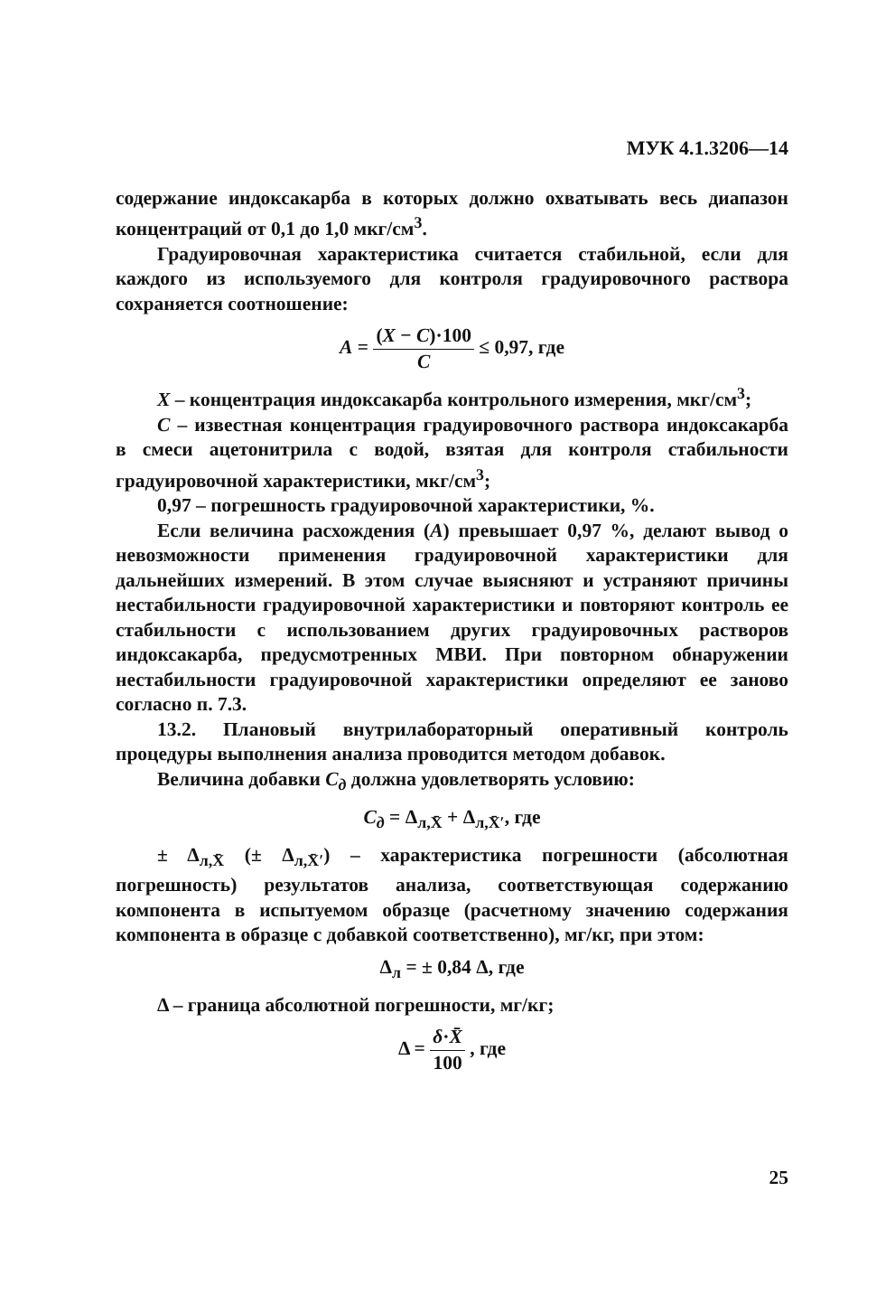МУК 4.1.3206—14
содержание индоксакарба в которых должно охватывать весь диапазон концентраций от 0,1 до 1,0 мкг/см<sup>3</sup>.
Градуировочная характеристика считается стабильной, если для каждого из используемого для контроля градуировочного раствора сохраняется соотношение:
A = (X − C)·100 C ≤ 0,97, где
X – концентрация индоксакарба контрольного измерения, мкг/см<sup>3</sup>;
C – известная концентрация градуировочного раствора индоксакарба в смеси ацетонитрила с водой, взятая для контроля стабильности градуировочной характеристики, мкг/см<sup>3</sup>;
0,97 – погрешность градуировочной характеристики, %.
Если величина расхождения (A) превышает 0,97 %, делают вывод о невозможности применения градуировочной характеристики для дальнейших измерений. В этом случае выясняют и устраняют причины нестабильности градуировочной характеристики и повторяют контроль ее стабильности с использованием других градуировочных растворов индоксакарба, предусмотренных МВИ. При повторном обнаружении нестабильности градуировочной характеристики определяют ее заново согласно п. 7.3.
13.2. Плановый внутрилабораторный оперативный контроль процедуры выполнения анализа проводится методом добавок.
Величина добавки C<sub>д</sub> должна удовлетворять условию:
C<sub>д</sub> = Δ<sub>л,X̄</sub> + Δ<sub>л,X̄′</sub>, где
± Δ<sub>л,X̄</sub> (± Δ<sub>л,X̄′</sub>) – характеристика погрешности (абсолютная погрешность) результатов анализа, соответствующая содержанию компонента в испытуемом образце (расчетному значению содержания компонента в образце с добавкой соответственно), мг/кг, при этом:
Δ<sub>л</sub> = ± 0,84 Δ, где
Δ – граница абсолютной погрешности, мг/кг;
Δ = δ·X̄ 100 , где
25